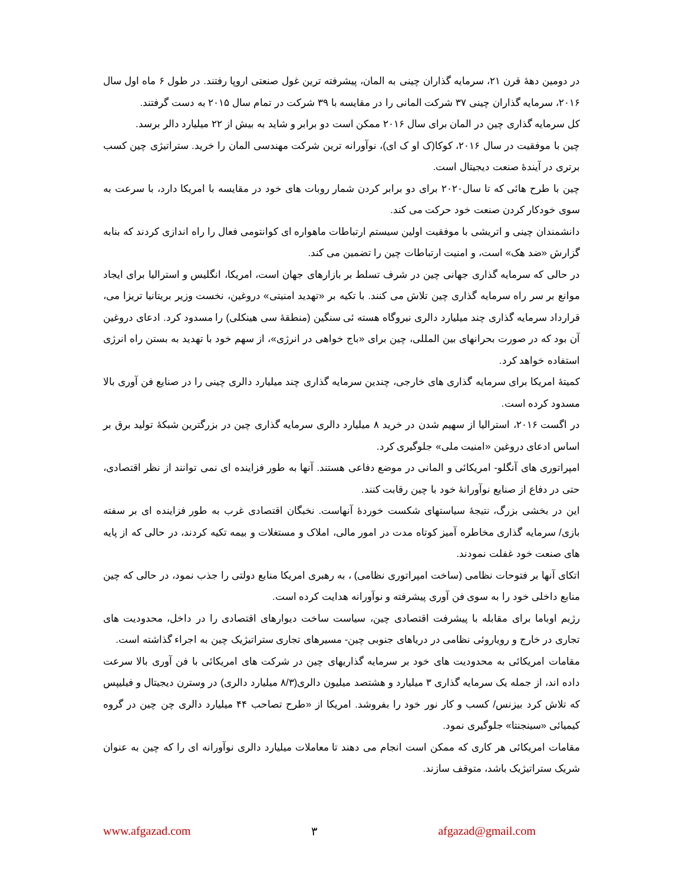در دومین دهۀ قرن ۲۱، سرمایه گذاران چینی به المان، پیشرفته ترین غول صنعتی اروپا رفتند. در طول ۶ ماه اول سال ۲۰۱۶، سرمایه گذاران چینی ۳۷ شرکت المانی را در مقایسه با ۳۹ شرکت در تمام سال ۲۰۱۵ به دست گرفتند.
کل سرمایه گذاری چین در المان برای سال ۲۰۱۶ ممکن است دو برابر و شاید به بیش از ۲۲ میلیارد دالر برسد.
چین با موفقیت در سال ۲۰۱۶، کوکا(ک او ک ای)، نوآورانه ترین شرکت مهندسی المان را خرید. ستراتیژی چین کسب برتری در آیندۀ صنعت دیجیتال است.
چین با طرح هائی که تا سال۲۰۲۰ برای دو برابر کردن شمار روبات های خود در مقایسه با امریکا دارد، با سرعت به سوی خودکار کردن صنعت خود حرکت می کند.
دانشمندان چینی و اتریشی با موفقیت اولین سیستم ارتباطات ماهواره ای کوانتومی فعال را راه اندازی کردند که بنابه گزارش «ضد هک» است، و امنیت ارتباطات چین را تضمین می کند.
در حالی که سرمایه گذاری جهانی چین در شرف تسلط بر بازارهای جهان است، امریکا، انگلیس و استرالیا برای ایجاد موانع بر سر راه سرمایه گذاری چین تلاش می کنند. با تکیه بر «تهدید امنیتی» دروغین، نخست وزیر بریتانیا تریزا می، قرارداد سرمایه گذاری چند میلیارد دالری نیروگاه هسته ئی سنگین (منطقۀ سی هینکلی) را مسدود کرد. ادعای دروغین آن بود که در صورت بحرانهای بین المللی، چین برای «باج خواهی در انرژی»، از سهم خود با تهدید به بستن راه انرژی استفاده خواهد کرد.
کمیتۀ امریکا برای سرمایه گذاری های خارجی، چندین سرمایه گذاری چند میلیارد دالری چینی را در صنایع فن آوری بالا مسدود کرده است.
در اگست ۲۰۱۶، استرالیا از سهیم شدن در خرید ۸ میلیارد دالری سرمایه گذاری چین در بزرگترین شبکۀ تولید برق بر اساس ادعای دروغین «امنیت ملی» جلوگیری کرد.
امپراتوری های آنگلو- امریکائی و المانی در موضع دفاعی هستند. آنها به طور فزاینده ای نمی توانند از نظر اقتصادی، حتی در دفاع از صنایع نوآورانۀ خود با چین رقابت کنند.
این در بخشی بزرگ، نتیجۀ سیاستهای شکست خوردۀ آنهاست. نخبگان اقتصادی غرب به طور فزاینده ای بر سفته بازی/ سرمایه گذاری مخاطره آمیز کوتاه مدت در امور مالی، املاک و مستغلات و بیمه تکیه کردند، در حالی که از پایه های صنعت خود غفلت نمودند.
اتکای آنها بر فتوحات نظامی (ساخت امپراتوری نظامی) ، به رهبری امریکا منابع دولتی را جذب نمود، در حالی که چین منابع داخلی خود را به سوی فن آوری پیشرفته و نوآورانه هدایت کرده است.
رژیم اوباما برای مقابله با پیشرفت اقتصادی چین، سیاست ساخت دیوارهای اقتصادی را در داخل، محدودیت های تجاری در خارج و رویاروئی نظامی در دریاهای جنوبی چین- مسیرهای تجاری ستراتیژیک چین به اجراء گذاشته است.
مقامات امریکائی به محدودیت های خود بر سرمایه گذاریهای چین در شرکت های امریکائی با فن آوری بالا سرعت داده اند، از جمله یک سرمایه گذاری ۳ میلیارد و هشتصد میلیون دالری(۸/۳ میلیارد دالری) در وسترن دیجیتال و فیلیپس که تلاش کرد بیزنس/ کسب و کار نور خود را بفروشد. امریکا از «طرح تصاحب ۴۴ میلیارد دالری چن چین در گروه کیمیائی «سینجنتا» جلوگیری نمود.
مقامات امریکائی هر کاری که ممکن است انجام می دهند تا معاملات میلیارد دالری نوآورانه ای را که چین به عنوان شریک ستراتیژیک باشد، متوقف سازند.
www.afgazad.com ۳ afgazad@gmail.com